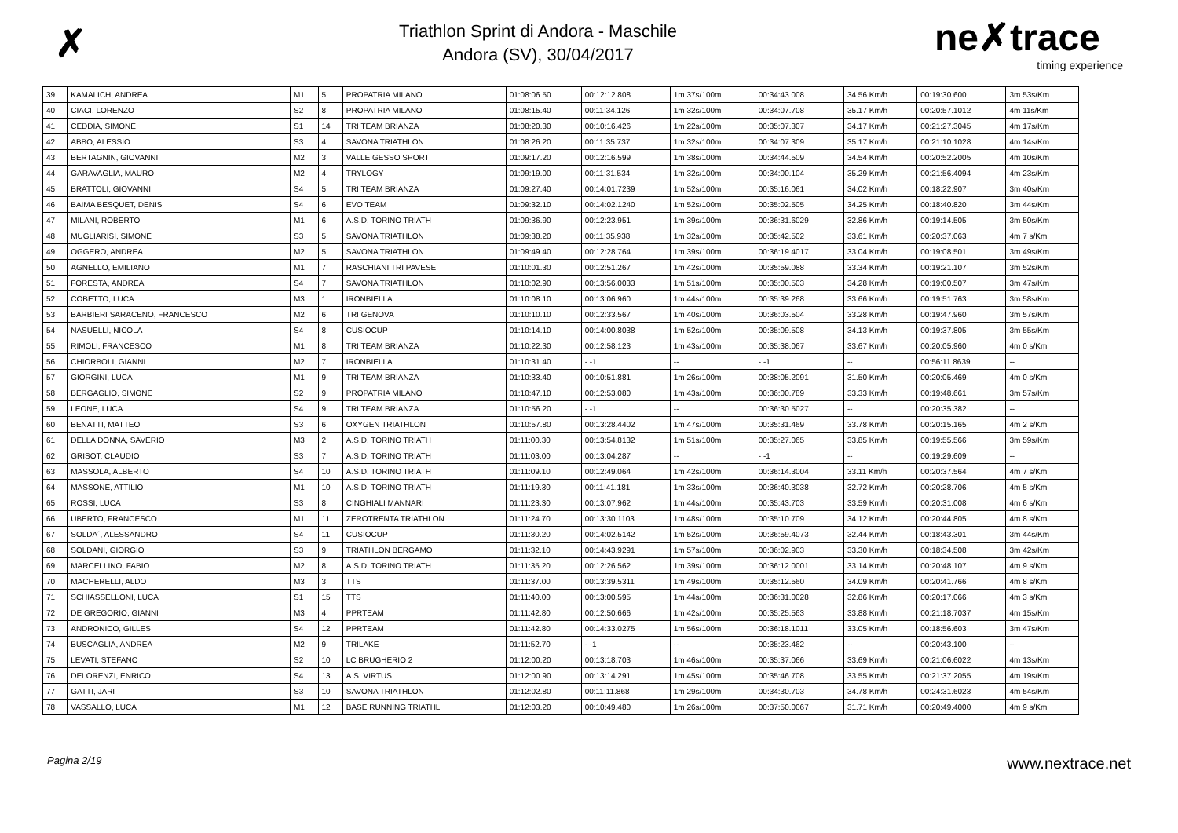✗
Triathlon Sprint di Andora - Maschile
Andora (SV), 30/04/2017
ne✗trace
timing experience
| 39 | KAMALICH, ANDREA | M1 | 5 | PROPATRIA MILANO | 01:08:06.50 | 00:12:12.808 | 1m 37s/100m | 00:34:43.008 | 34.56 Km/h | 00:19:30.600 | 3m 53s/Km |
| 40 | CIACI, LORENZO | S2 | 8 | PROPATRIA MILANO | 01:08:15.40 | 00:11:34.126 | 1m 32s/100m | 00:34:07.708 | 35.17 Km/h | 00:20:57.1012 | 4m 11s/Km |
| 41 | CEDDIA, SIMONE | S1 | 14 | TRI TEAM BRIANZA | 01:08:20.30 | 00:10:16.426 | 1m 22s/100m | 00:35:07.307 | 34.17 Km/h | 00:21:27.3045 | 4m 17s/Km |
| 42 | ABBO, ALESSIO | S3 | 4 | SAVONA TRIATHLON | 01:08:26.20 | 00:11:35.737 | 1m 32s/100m | 00:34:07.309 | 35.17 Km/h | 00:21:10.1028 | 4m 14s/Km |
| 43 | BERTAGNIN, GIOVANNI | M2 | 3 | VALLE GESSO SPORT | 01:09:17.20 | 00:12:16.599 | 1m 38s/100m | 00:34:44.509 | 34.54 Km/h | 00:20:52.2005 | 4m 10s/Km |
| 44 | GARAVAGLIA, MAURO | M2 | 4 | TRYLOGY | 01:09:19.00 | 00:11:31.534 | 1m 32s/100m | 00:34:00.104 | 35.29 Km/h | 00:21:56.4094 | 4m 23s/Km |
| 45 | BRATTOLI, GIOVANNI | S4 | 5 | TRI TEAM BRIANZA | 01:09:27.40 | 00:14:01.7239 | 1m 52s/100m | 00:35:16.061 | 34.02 Km/h | 00:18:22.907 | 3m 40s/Km |
| 46 | BAIMA BESQUET, DENIS | S4 | 6 | EVO TEAM | 01:09:32.10 | 00:14:02.1240 | 1m 52s/100m | 00:35:02.505 | 34.25 Km/h | 00:18:40.820 | 3m 44s/Km |
| 47 | MILANI, ROBERTO | M1 | 6 | A.S.D. TORINO TRIATH | 01:09:36.90 | 00:12:23.951 | 1m 39s/100m | 00:36:31.6029 | 32.86 Km/h | 00:19:14.505 | 3m 50s/Km |
| 48 | MUGLIARISI, SIMONE | S3 | 5 | SAVONA TRIATHLON | 01:09:38.20 | 00:11:35.938 | 1m 32s/100m | 00:35:42.502 | 33.61 Km/h | 00:20:37.063 | 4m 7 s/Km |
| 49 | OGGERO, ANDREA | M2 | 5 | SAVONA TRIATHLON | 01:09:49.40 | 00:12:28.764 | 1m 39s/100m | 00:36:19.4017 | 33.04 Km/h | 00:19:08.501 | 3m 49s/Km |
| 50 | AGNELLO, EMILIANO | M1 | 7 | RASCHIANI TRI PAVESE | 01:10:01.30 | 00:12:51.267 | 1m 42s/100m | 00:35:59.088 | 33.34 Km/h | 00:19:21.107 | 3m 52s/Km |
| 51 | FORESTA, ANDREA | S4 | 7 | SAVONA TRIATHLON | 01:10:02.90 | 00:13:56.0033 | 1m 51s/100m | 00:35:00.503 | 34.28 Km/h | 00:19:00.507 | 3m 47s/Km |
| 52 | COBETTO, LUCA | M3 | 1 | IRONBIELLA | 01:10:08.10 | 00:13:06.960 | 1m 44s/100m | 00:35:39.268 | 33.66 Km/h | 00:19:51.763 | 3m 58s/Km |
| 53 | BARBIERI SARACENO, FRANCESCO | M2 | 6 | TRI GENOVA | 01:10:10.10 | 00:12:33.567 | 1m 40s/100m | 00:36:03.504 | 33.28 Km/h | 00:19:47.960 | 3m 57s/Km |
| 54 | NASUELLI, NICOLA | S4 | 8 | CUSIOCUP | 01:10:14.10 | 00:14:00.8038 | 1m 52s/100m | 00:35:09.508 | 34.13 Km/h | 00:19:37.805 | 3m 55s/Km |
| 55 | RIMOLI, FRANCESCO | M1 | 8 | TRI TEAM BRIANZA | 01:10:22.30 | 00:12:58.123 | 1m 43s/100m | 00:35:38.067 | 33.67 Km/h | 00:20:05.960 | 4m 0 s/Km |
| 56 | CHIORBOLI, GIANNI | M2 | 7 | IRONBIELLA | 01:10:31.40 | - -1 | -- | - -1 | -- | 00:56:11.8639 | -- |
| 57 | GIORGINI, LUCA | M1 | 9 | TRI TEAM BRIANZA | 01:10:33.40 | 00:10:51.881 | 1m 26s/100m | 00:38:05.2091 | 31.50 Km/h | 00:20:05.469 | 4m 0 s/Km |
| 58 | BERGAGLIO, SIMONE | S2 | 9 | PROPATRIA MILANO | 01:10:47.10 | 00:12:53.080 | 1m 43s/100m | 00:36:00.789 | 33.33 Km/h | 00:19:48.661 | 3m 57s/Km |
| 59 | LEONE, LUCA | S4 | 9 | TRI TEAM BRIANZA | 01:10:56.20 | - -1 | -- | 00:36:30.5027 | -- | 00:20:35.382 | -- |
| 60 | BENATTI, MATTEO | S3 | 6 | OXYGEN TRIATHLON | 01:10:57.80 | 00:13:28.4402 | 1m 47s/100m | 00:35:31.469 | 33.78 Km/h | 00:20:15.165 | 4m 2 s/Km |
| 61 | DELLA DONNA, SAVERIO | M3 | 2 | A.S.D. TORINO TRIATH | 01:11:00.30 | 00:13:54.8132 | 1m 51s/100m | 00:35:27.065 | 33.85 Km/h | 00:19:55.566 | 3m 59s/Km |
| 62 | GRISOT, CLAUDIO | S3 | 7 | A.S.D. TORINO TRIATH | 01:11:03.00 | 00:13:04.287 | -- | - -1 | -- | 00:19:29.609 | -- |
| 63 | MASSOLA, ALBERTO | S4 | 10 | A.S.D. TORINO TRIATH | 01:11:09.10 | 00:12:49.064 | 1m 42s/100m | 00:36:14.3004 | 33.11 Km/h | 00:20:37.564 | 4m 7 s/Km |
| 64 | MASSONE, ATTILIO | M1 | 10 | A.S.D. TORINO TRIATH | 01:11:19.30 | 00:11:41.181 | 1m 33s/100m | 00:36:40.3038 | 32.72 Km/h | 00:20:28.706 | 4m 5 s/Km |
| 65 | ROSSI, LUCA | S3 | 8 | CINGHIALI MANNARI | 01:11:23.30 | 00:13:07.962 | 1m 44s/100m | 00:35:43.703 | 33.59 Km/h | 00:20:31.008 | 4m 6 s/Km |
| 66 | UBERTO, FRANCESCO | M1 | 11 | ZEROTRENTA TRIATHLON | 01:11:24.70 | 00:13:30.1103 | 1m 48s/100m | 00:35:10.709 | 34.12 Km/h | 00:20:44.805 | 4m 8 s/Km |
| 67 | SOLDA´, ALESSANDRO | S4 | 11 | CUSIOCUP | 01:11:30.20 | 00:14:02.5142 | 1m 52s/100m | 00:36:59.4073 | 32.44 Km/h | 00:18:43.301 | 3m 44s/Km |
| 68 | SOLDANI, GIORGIO | S3 | 9 | TRIATHLON BERGAMO | 01:11:32.10 | 00:14:43.9291 | 1m 57s/100m | 00:36:02.903 | 33.30 Km/h | 00:18:34.508 | 3m 42s/Km |
| 69 | MARCELLINO, FABIO | M2 | 8 | A.S.D. TORINO TRIATH | 01:11:35.20 | 00:12:26.562 | 1m 39s/100m | 00:36:12.0001 | 33.14 Km/h | 00:20:48.107 | 4m 9 s/Km |
| 70 | MACHERELLI, ALDO | M3 | 3 | TTS | 01:11:37.00 | 00:13:39.5311 | 1m 49s/100m | 00:35:12.560 | 34.09 Km/h | 00:20:41.766 | 4m 8 s/Km |
| 71 | SCHIASSELLONI, LUCA | S1 | 15 | TTS | 01:11:40.00 | 00:13:00.595 | 1m 44s/100m | 00:36:31.0028 | 32.86 Km/h | 00:20:17.066 | 4m 3 s/Km |
| 72 | DE GREGORIO, GIANNI | M3 | 4 | PPRTEAM | 01:11:42.80 | 00:12:50.666 | 1m 42s/100m | 00:35:25.563 | 33.88 Km/h | 00:21:18.7037 | 4m 15s/Km |
| 73 | ANDRONICO, GILLES | S4 | 12 | PPRTEAM | 01:11:42.80 | 00:14:33.0275 | 1m 56s/100m | 00:36:18.1011 | 33.05 Km/h | 00:18:56.603 | 3m 47s/Km |
| 74 | BUSCAGLIA, ANDREA | M2 | 9 | TRILAKE | 01:11:52.70 | - -1 | -- | 00:35:23.462 | -- | 00:20:43.100 | -- |
| 75 | LEVATI, STEFANO | S2 | 10 | LC BRUGHERIO 2 | 01:12:00.20 | 00:13:18.703 | 1m 46s/100m | 00:35:37.066 | 33.69 Km/h | 00:21:06.6022 | 4m 13s/Km |
| 76 | DELORENZI, ENRICO | S4 | 13 | A.S. VIRTUS | 01:12:00.90 | 00:13:14.291 | 1m 45s/100m | 00:35:46.708 | 33.55 Km/h | 00:21:37.2055 | 4m 19s/Km |
| 77 | GATTI, JARI | S3 | 10 | SAVONA TRIATHLON | 01:12:02.80 | 00:11:11.868 | 1m 29s/100m | 00:34:30.703 | 34.78 Km/h | 00:24:31.6023 | 4m 54s/Km |
| 78 | VASSALLO, LUCA | M1 | 12 | BASE RUNNING TRIATHL | 01:12:03.20 | 00:10:49.480 | 1m 26s/100m | 00:37:50.0067 | 31.71 Km/h | 00:20:49.4000 | 4m 9 s/Km |
Pagina 2/19 www.nextrace.net